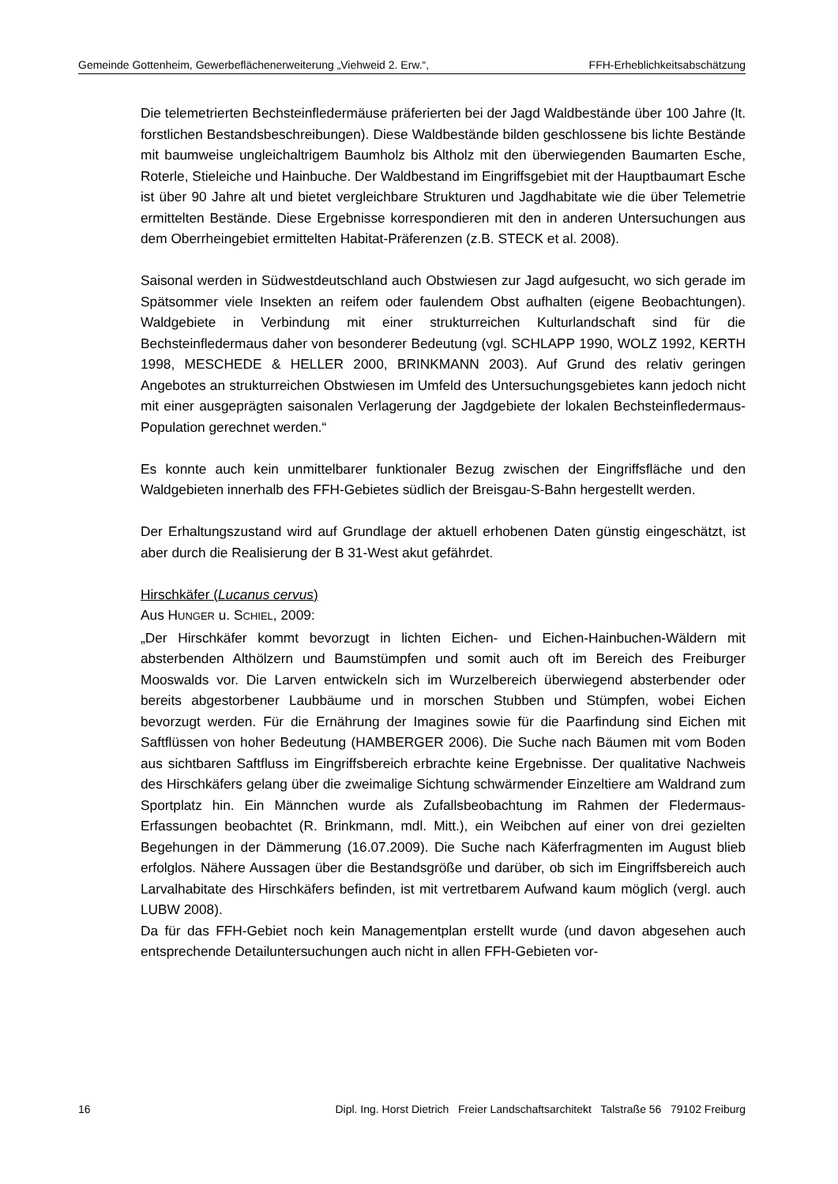Gemeinde Gottenheim, Gewerbeflächenerweiterung „Viehweid 2. Erw.“, FFH-Erheblichkeitsabschätzung
Die telemetrierten Bechsteinfledermäuse präferierten bei der Jagd Waldbestände über 100 Jahre (lt. forstlichen Bestandsbeschreibungen). Diese Waldbestände bilden geschlossene bis lichte Bestände mit baumweise ungleichaltrigem Baumholz bis Altholz mit den überwiegenden Baumarten Esche, Roterle, Stieleiche und Hainbuche. Der Waldbestand im Eingriffsgebiet mit der Hauptbaumart Esche ist über 90 Jahre alt und bietet vergleichbare Strukturen und Jagdhabitate wie die über Telemetrie ermittelten Bestände. Diese Ergebnisse korrespondieren mit den in anderen Untersuchungen aus dem Oberrheingebiet ermittelten Habitat-Präferenzen (z.B. STECK et al. 2008).
Saisonal werden in Südwestdeutschland auch Obstwiesen zur Jagd aufgesucht, wo sich gerade im Spätsommer viele Insekten an reifem oder faulendem Obst aufhalten (eigene Beobachtungen). Waldgebiete in Verbindung mit einer strukturreichen Kulturlandschaft sind für die Bechsteinfledermaus daher von besonderer Bedeutung (vgl. SCHLAPP 1990, WOLZ 1992, KERTH 1998, MESCHEDE & HELLER 2000, BRINKMANN 2003). Auf Grund des relativ geringen Angebotes an strukturreichen Obstwiesen im Umfeld des Untersuchungsgebietes kann jedoch nicht mit einer ausgeprägten saisonalen Verlagerung der Jagdgebiete der lokalen Bechsteinfledermaus-Population gerechnet werden.“
Es konnte auch kein unmittelbarer funktionaler Bezug zwischen der Eingriffsfläche und den Waldgebieten innerhalb des FFH-Gebietes südlich der Breisgau-S-Bahn hergestellt werden.
Der Erhaltungszustand wird auf Grundlage der aktuell erhobenen Daten günstig eingeschätzt, ist aber durch die Realisierung der B 31-West akut gefährdet.
Hirschkäfer (Lucanus cervus)
Aus HUNGER u. SCHIEL, 2009:
„Der Hirschkäfer kommt bevorzugt in lichten Eichen- und Eichen-Hainbuchen-Wäldern mit absterbenden Althölzern und Baumstümpfen und somit auch oft im Bereich des Freiburger Mooswalds vor. Die Larven entwickeln sich im Wurzelbereich überwiegend absterbender oder bereits abgestorbener Laubbäume und in morschen Stubben und Stümpfen, wobei Eichen bevorzugt werden. Für die Ernährung der Imagines sowie für die Paarfindung sind Eichen mit Saftflüssen von hoher Bedeutung (HAMBERGER 2006). Die Suche nach Bäumen mit vom Boden aus sichtbaren Saftfluss im Eingriffsbereich erbrachte keine Ergebnisse. Der qualitative Nachweis des Hirschkäfers gelang über die zweimalige Sichtung schwärmender Einzeltiere am Waldrand zum Sportplatz hin. Ein Männchen wurde als Zufallsbeobachtung im Rahmen der Fledermaus-Erfassungen beobachtet (R. Brinkmann, mdl. Mitt.), ein Weibchen auf einer von drei gezielten Begehungen in der Dämmerung (16.07.2009). Die Suche nach Käferfragmenten im August blieb erfolglos. Nähere Aussagen über die Bestandsgröße und darüber, ob sich im Eingriffsbereich auch Larvalhabitate des Hirschkäfers befinden, ist mit vertretbarem Aufwand kaum möglich (vergl. auch LUBW 2008).
Da für das FFH-Gebiet noch kein Managementplan erstellt wurde (und davon abgesehen auch entsprechende Detailuntersuchungen auch nicht in allen FFH-Gebieten vor-
16 Dipl. Ing. Horst Dietrich Freier Landschaftsarchitekt Talstraße 56 79102 Freiburg